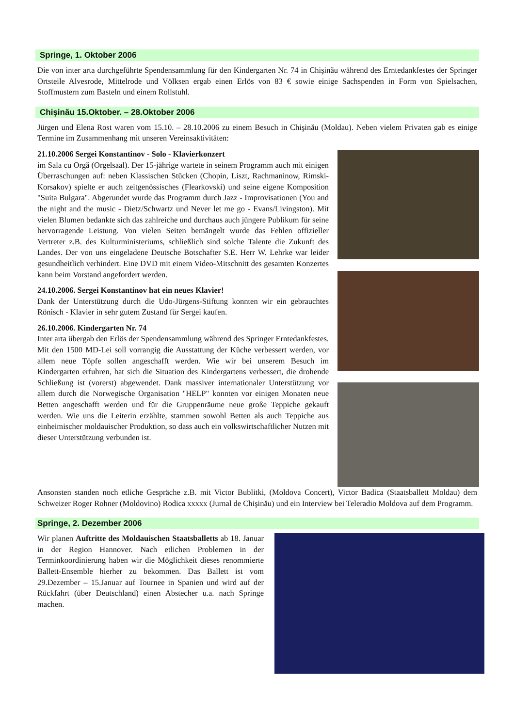Springe, 1. Oktober 2006
Die von inter arta durchgeführte Spendensammlung für den Kindergarten Nr. 74 in Chişinău während des Erntedankfestes der Springer Ortsteile Alvesrode, Mittelrode und Völksen ergab einen Erlös von 83 € sowie einige Sachspenden in Form von Spielsachen, Stoffmustern zum Basteln und einem Rollstuhl.
Chişinău 15.Oktober. – 28.Oktober 2006
Jürgen und Elena Rost waren vom 15.10. – 28.10.2006 zu einem Besuch in Chişinău (Moldau). Neben vielem Privaten gab es einige Termine im Zusammenhang mit unseren Vereinsaktivitäten:
21.10.2006 Sergei Konstantinov - Solo - Klavierkonzert
im Sala cu Orgă (Orgelsaal). Der 15-jährige wartete in seinem Programm auch mit einigen Überraschungen auf: neben Klassischen Stücken (Chopin, Liszt, Rachmaninow, Rimski-Korsakov) spielte er auch zeitgenössisches (Flearkovski) und seine eigene Komposition "Suita Bulgara". Abgerundet wurde das Programm durch Jazz - Improvisationen (You and the night and the music - Dietz/Schwartz und Never let me go - Evans/Livingston). Mit vielen Blumen bedankte sich das zahlreiche und durchaus auch jüngere Publikum für seine hervorragende Leistung. Von vielen Seiten bemängelt wurde das Fehlen offizieller Vertreter z.B. des Kulturministeriums, schließlich sind solche Talente die Zukunft des Landes. Der von uns eingeladene Deutsche Botschafter S.E. Herr W. Lehrke war leider gesundheitlich verhindert. Eine DVD mit einem Video-Mitschnitt des gesamten Konzertes kann beim Vorstand angefordert werden.
24.10.2006. Sergei Konstantinov hat ein neues Klavier!
Dank der Unterstützung durch die Udo-Jürgens-Stiftung konnten wir ein gebrauchtes Rönisch - Klavier in sehr gutem Zustand für Sergei kaufen.
26.10.2006. Kindergarten Nr. 74
Inter arta übergab den Erlös der Spendensammlung während des Springer Erntedankfestes. Mit den 1500 MD-Lei soll vorrangig die Ausstattung der Küche verbessert werden, vor allem neue Töpfe sollen angeschafft werden. Wie wir bei unserem Besuch im Kindergarten erfuhren, hat sich die Situation des Kindergartens verbessert, die drohende Schließung ist (vorerst) abgewendet. Dank massiver internationaler Unterstützung vor allem durch die Norwegische Organisation "HELP" konnten vor einigen Monaten neue Betten angeschafft werden und für die Gruppenräume neue große Teppiche gekauft werden. Wie uns die Leiterin erzählte, stammen sowohl Betten als auch Teppiche aus einheimischer moldauischer Produktion, so dass auch ein volkswirtschaftlicher Nutzen mit dieser Unterstützung verbunden ist.
Ansonsten standen noch etliche Gespräche z.B. mit Victor Bublitki, (Moldova Concert), Victor Badica (Staatsballett Moldau) dem Schweizer Roger Rohner (Moldovino) Rodica xxxxx (Jurnal de Chişinău) und ein Interview bei Teleradio Moldova auf dem Programm.
Springe, 2. Dezember 2006
Wir planen Auftritte des Moldauischen Staatsballetts ab 18. Januar in der Region Hannover. Nach etlichen Problemen in der Terminkoordinierung haben wir die Möglichkeit dieses renommierte Ballett-Ensemble hierher zu bekommen. Das Ballett ist vom 29.Dezember – 15.Januar auf Tournee in Spanien und wird auf der Rückfahrt (über Deutschland) einen Abstecher u.a. nach Springe machen.